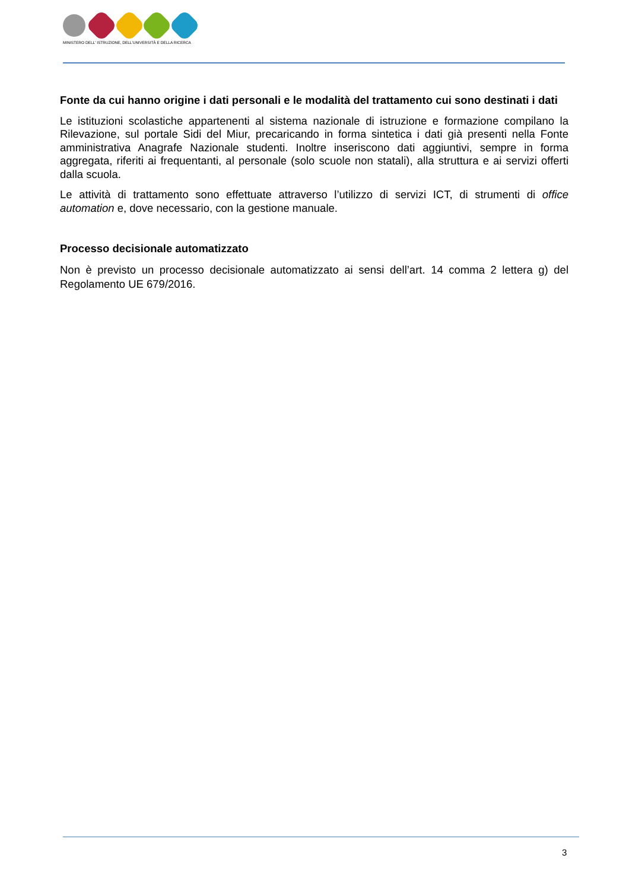MINISTERO DELL' ISTRUZIONE, DELL'UNIVERSITÀ E DELLA RICERCA
Fonte da cui hanno origine i dati personali e le modalità del trattamento cui sono destinati i dati
Le istituzioni scolastiche appartenenti al sistema nazionale di istruzione e formazione compilano la Rilevazione, sul portale Sidi del Miur, precaricando in forma sintetica i dati già presenti nella Fonte amministrativa Anagrafe Nazionale studenti. Inoltre inseriscono dati aggiuntivi, sempre in forma aggregata, riferiti ai frequentanti, al personale (solo scuole non statali), alla struttura e ai servizi offerti dalla scuola.
Le attività di trattamento sono effettuate attraverso l’utilizzo di servizi ICT, di strumenti di office automation e, dove necessario, con la gestione manuale.
Processo decisionale automatizzato
Non è previsto un processo decisionale automatizzato ai sensi dell’art. 14 comma 2 lettera g) del Regolamento UE 679/2016.
3